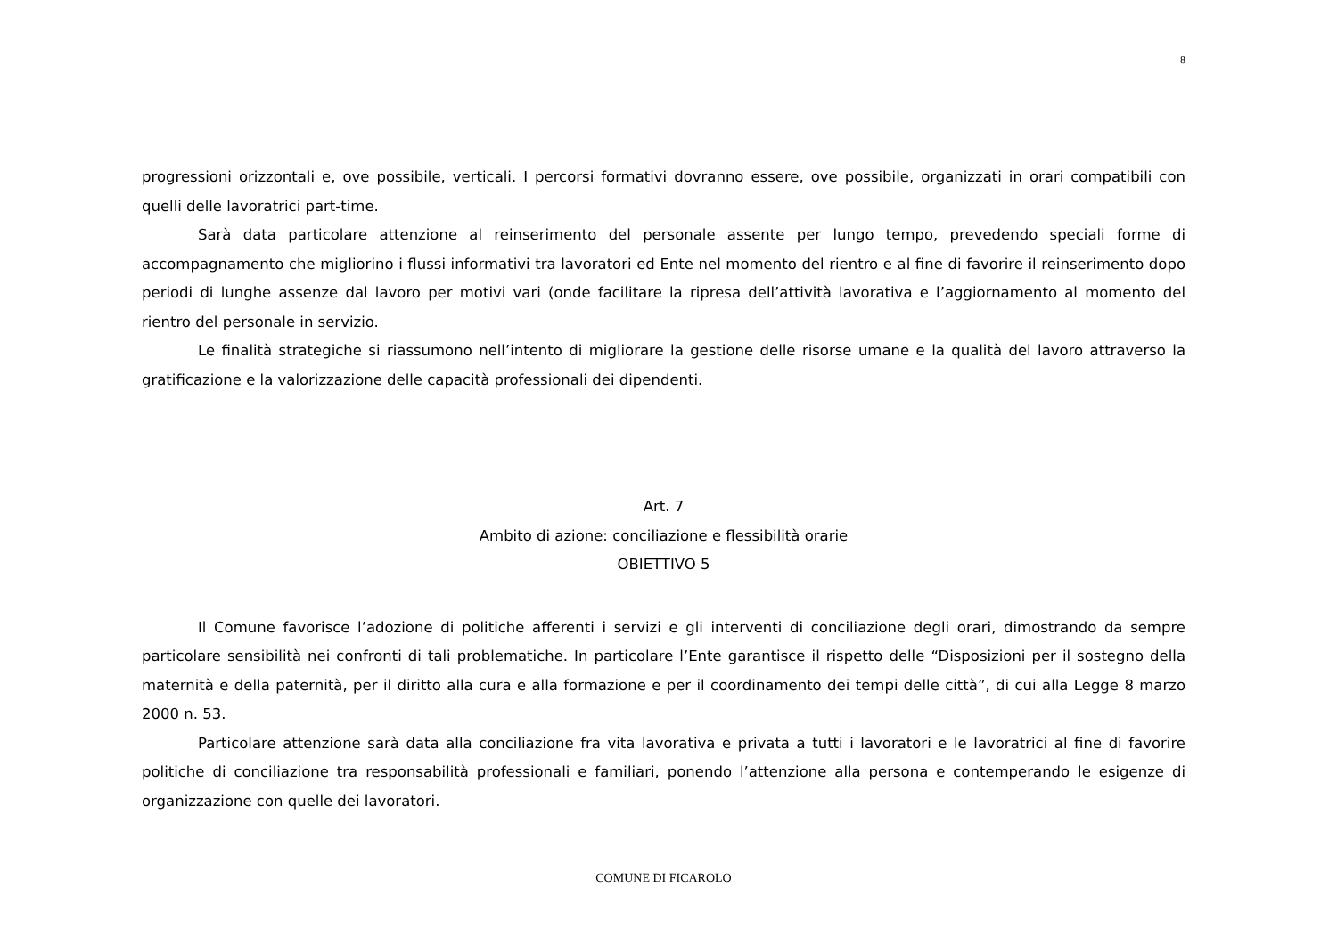8
progressioni orizzontali e, ove possibile, verticali. I percorsi formativi dovranno essere, ove possibile, organizzati in orari compatibili con quelli delle lavoratrici part-time.
Sarà data particolare attenzione al reinserimento del personale assente per lungo tempo, prevedendo speciali forme di accompagnamento che migliorino i flussi informativi tra lavoratori ed Ente nel momento del rientro e al fine di favorire il reinserimento dopo periodi di lunghe assenze dal lavoro per motivi vari (onde facilitare la ripresa dell’attività lavorativa e l’aggiornamento al momento del rientro del personale in servizio.
Le finalità strategiche si riassumono nell’intento di migliorare la gestione delle risorse umane e la qualità del lavoro attraverso la gratificazione e la valorizzazione delle capacità professionali dei dipendenti.
Art. 7
Ambito di azione: conciliazione e flessibilità orarie
OBIETTIVO 5
Il Comune favorisce l’adozione di politiche afferenti i servizi e gli interventi di conciliazione degli orari, dimostrando da sempre particolare sensibilità nei confronti di tali problematiche. In particolare l’Ente garantisce il rispetto delle “Disposizioni per il sostegno della maternità e della paternità, per il diritto alla cura e alla formazione e per il coordinamento dei tempi delle città”, di cui alla Legge 8 marzo 2000 n. 53.
Particolare attenzione sarà data alla conciliazione fra vita lavorativa e privata a tutti i lavoratori e le lavoratrici al fine di favorire politiche di conciliazione tra responsabilità professionali e familiari, ponendo l’attenzione alla persona e contemperando le esigenze di organizzazione con quelle dei lavoratori.
COMUNE DI FICAROLO